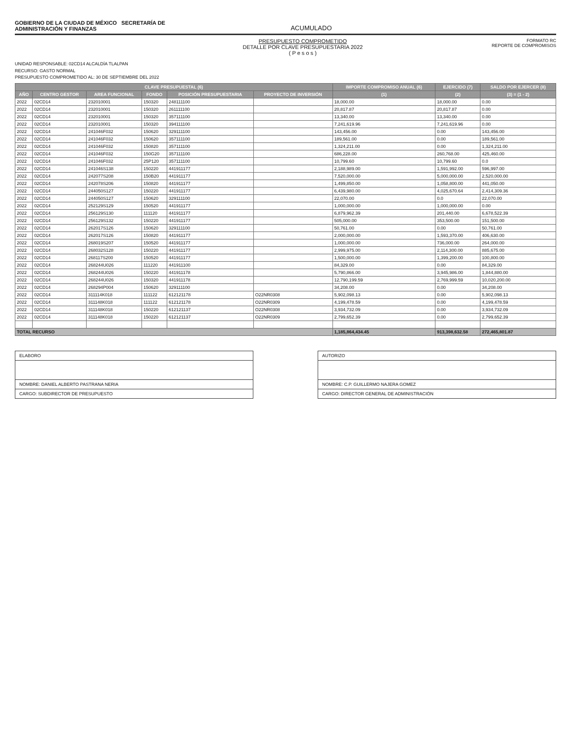GOBIERNO DE LA CIUDAD DE MÉXICO SECRETARÍA DE
ADMINISTRACIÓN Y FINANZAS
ACUMULADO
PRESUPUESTO COMPROMETIDO
DETALLE POR CLAVE PRESUPUESTARIA 2022
( P e s o s )
FORMATO RC
REPORTE DE COMPROMISOS
UNIDAD RESPONSABLE: 02CD14 ALCALDÍA TLALPAN
RECURSO: GASTO NORMAL
PRESUPUESTO COMPROMETIDO AL: 30 DE SEPTIEMBRE DEL 2022
| CLAVE PRESUPUESTAL (6) | | | | | | IMPORTE COMPROMISO ANUAL (6) | EJERCIDO (7) | SALDO POR EJERCER (8) |
| --- | --- | --- | --- | --- | --- | --- | --- | --- |
| AÑO | CENTRO GESTOR | AREA FUNCIONAL | FONDO | POSICIÓN PRESUPUESTARIA | PROYECTO DE INVERSIÓN | (1) | (2) | (3) = (1 - 2) |
| 2022 | 02CD14 | 232010001 | 150320 | 248111100 | | 18,000.00 | 18,000.00 | 0.00 |
| 2022 | 02CD14 | 232010001 | 150320 | 261111100 | | 20,817.87 | 20,817.87 | 0.00 |
| 2022 | 02CD14 | 232010001 | 150320 | 357111100 | | 13,340.00 | 13,340.00 | 0.00 |
| 2022 | 02CD14 | 232010001 | 150320 | 394111100 | | 7,241,619.96 | 7,241,619.96 | 0.00 |
| 2022 | 02CD14 | 241046F032 | 150620 | 329111100 | | 143,456.00 | 0.00 | 143,456.00 |
| 2022 | 02CD14 | 241046F032 | 150620 | 357111100 | | 189,561.00 | 0.00 | 189,561.00 |
| 2022 | 02CD14 | 241046F032 | 150820 | 357111100 | | 1,324,211.00 | 0.00 | 1,324,211.00 |
| 2022 | 02CD14 | 241046F032 | 150G20 | 357111100 | | 686,228.00 | 260,768.00 | 425,460.00 |
| 2022 | 02CD14 | 241046F032 | 25P120 | 357111100 | | 10,799.60 | 10,799.60 | 0.0 |
| 2022 | 02CD14 | 241046S138 | 150220 | 441911177 | | 2,188,989.00 | 1,591,992.00 | 596,997.00 |
| 2022 | 02CD14 | 242077S208 | 150B20 | 441911177 | | 7,520,000.00 | 5,000,000.00 | 2,520,000.00 |
| 2022 | 02CD14 | 242078S206 | 150820 | 441911177 | | 1,499,850.00 | 1,058,800.00 | 441,050.00 |
| 2022 | 02CD14 | 244050S127 | 150220 | 441911177 | | 6,439,980.00 | 4,025,670.64 | 2,414,309.36 |
| 2022 | 02CD14 | 244050S127 | 150620 | 329111100 | | 22,070.00 | 0.0 | 22,070.00 |
| 2022 | 02CD14 | 252129S129 | 150520 | 441911177 | | 1,000,000.00 | 1,000,000.00 | 0.00 |
| 2022 | 02CD14 | 256129S130 | 111120 | 441911177 | | 6,879,962.39 | 201,440.00 | 6,678,522.39 |
| 2022 | 02CD14 | 256129S132 | 150220 | 441911177 | | 505,000.00 | 353,500.00 | 151,500.00 |
| 2022 | 02CD14 | 262017S126 | 150620 | 329111100 | | 50,761.00 | 0.00 | 50,761.00 |
| 2022 | 02CD14 | 262017S126 | 150820 | 441911177 | | 2,000,000.00 | 1,593,370.00 | 406,630.00 |
| 2022 | 02CD14 | 268019S207 | 150520 | 441911177 | | 1,000,000.00 | 736,000.00 | 264,000.00 |
| 2022 | 02CD14 | 268032S128 | 150220 | 441911177 | | 2,999,975.00 | 2,114,300.00 | 885,675.00 |
| 2022 | 02CD14 | 268117S200 | 150520 | 441911177 | | 1,500,000.00 | 1,399,200.00 | 100,800.00 |
| 2022 | 02CD14 | 268244U026 | 111220 | 441911100 | | 84,329.00 | 0.00 | 84,329.00 |
| 2022 | 02CD14 | 268244U026 | 150220 | 441911178 | | 5,790,866.00 | 3,945,986.00 | 1,844,880.00 |
| 2022 | 02CD14 | 268244U026 | 150320 | 441911178 | | 12,790,199.59 | 2,769,999.59 | 10,020,200.00 |
| 2022 | 02CD14 | 268294P004 | 150620 | 329111100 | | 34,208.00 | 0.00 | 34,208.00 |
| 2022 | 02CD14 | 311114K018 | 111122 | 612121178 | O22NR0308 | 5,902,098.13 | 0.00 | 5,902,098.13 |
| 2022 | 02CD14 | 311148K018 | 111122 | 612121178 | O22NR0309 | 4,199,478.59 | 0.00 | 4,199,478.59 |
| 2022 | 02CD14 | 311148K018 | 150220 | 612121137 | O22NR0308 | 3,934,732.09 | 0.00 | 3,934,732.09 |
| 2022 | 02CD14 | 311148K018 | 150220 | 612121137 | O22NR0309 | 2,799,652.39 | 0.00 | 2,799,652.39 |
| TOTAL RECURSO | | | | | | 1,185,864,434.45 | 913,398,632.58 | 272,465,801.87 |
ELABORO
NOMBRE: DANIEL ALBERTO PASTRANA NERIA
CARGO: SUBDIRECTOR DE PRESUPUESTO
AUTORIZO
NOMBRE: C.P. GUILLERMO NAJERA GOMEZ
CARGO: DIRECTOR GENERAL DE ADMINISTRACIÓN